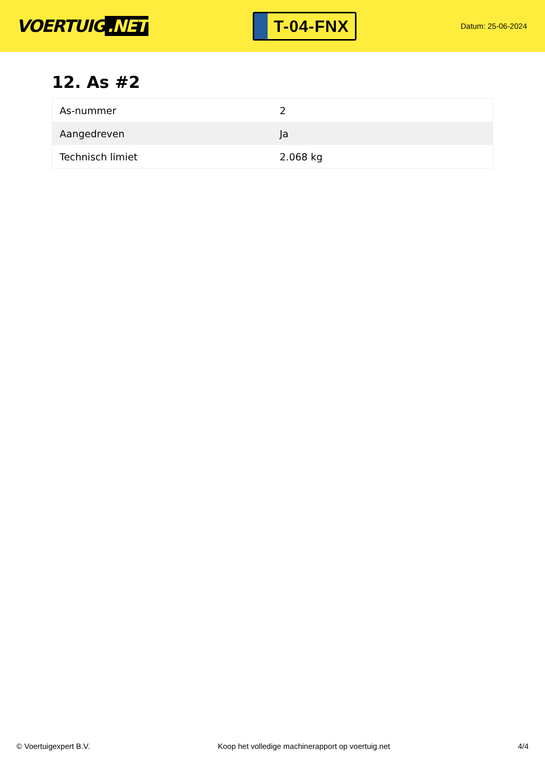VOERTUIG.NET
T-04-FNX
Datum: 25-06-2024
12. As #2
| As-nummer | 2 |
| Aangedreven | Ja |
| Technisch limiet | 2.068 kg |
© Voertuigexpert B.V. Koop het volledige machinerapport op voertuig.net 4/4